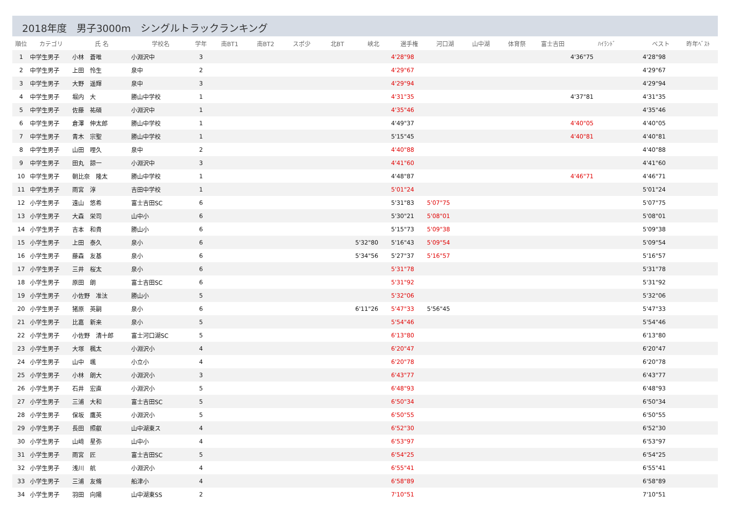2018年度　男子3000m　シングルトラックランキング
| 順位 | カテゴリ | 氏 名 | 学校名 | 学年 | 南BT1 | 南BT2 | スポ少 | 北BT | 峡北 | 選手権 | 河口湖 | 山中湖 | 体育祭 | 富士吉田 | ﾊｲﾗﾝﾄﾞ | ベスト | 昨年ﾍﾞｽﾄ |
| --- | --- | --- | --- | --- | --- | --- | --- | --- | --- | --- | --- | --- | --- | --- | --- | --- | --- |
| 1 | 中学生男子 | 小林 蒼唯 | 小淵沢中 | 3 | | | | | | 4'28"98 | | | | | 4'36"75 | 4'28"98 | |
| 2 | 中学生男子 | 上田 怜生 | 泉中 | 2 | | | | | | 4'29"67 | | | | | | 4'29"67 | |
| 3 | 中学生男子 | 大野 遥輝 | 泉中 | 3 | | | | | | 4'29"94 | | | | | | 4'29"94 | |
| 4 | 中学生男子 | 堀内 大 | 勝山中学校 | 1 | | | | | | 4'31"35 | | | | | 4'37"81 | 4'31"35 | |
| 5 | 中学生男子 | 佐藤 祐碩 | 小淵沢中 | 1 | | | | | | 4'35"46 | | | | | | 4'35"46 | |
| 6 | 中学生男子 | 倉澤 伸太郎 | 勝山中学校 | 1 | | | | | | 4'49"37 | | | | | 4'40"05 | 4'40"05 | |
| 7 | 中学生男子 | 青木 宗聖 | 勝山中学校 | 1 | | | | | | 5'15"45 | | | | | 4'40"81 | 4'40"81 | |
| 8 | 中学生男子 | 山田 哩久 | 泉中 | 2 | | | | | | 4'40"88 | | | | | | 4'40"88 | |
| 9 | 中学生男子 | 田丸 諒一 | 小淵沢中 | 3 | | | | | | 4'41"60 | | | | | | 4'41"60 | |
| 10 | 中学生男子 | 朝比奈 隆太 | 勝山中学校 | 1 | | | | | | 4'48"87 | | | | | 4'46"71 | 4'46"71 | |
| 11 | 中学生男子 | 雨宮 淳 | 吉田中学校 | 1 | | | | | | 5'01"24 | | | | | | 5'01"24 | |
| 12 | 小学生男子 | 遠山 悠希 | 富士吉田SC | 6 | | | | | | 5'31"83 | 5'07"75 | | | | | 5'07"75 | |
| 13 | 小学生男子 | 大森 栄司 | 山中小 | 6 | | | | | | 5'30"21 | 5'08"01 | | | | | 5'08"01 | |
| 14 | 小学生男子 | 吉本 和貴 | 勝山小 | 6 | | | | | | 5'15"73 | 5'09"38 | | | | | 5'09"38 | |
| 15 | 小学生男子 | 上田 泰久 | 泉小 | 6 | | | | | 5'32"80 | 5'16"43 | 5'09"54 | | | | | 5'09"54 | |
| 16 | 小学生男子 | 藤森 友基 | 泉小 | 6 | | | | | 5'34"56 | 5'27"37 | 5'16"57 | | | | | 5'16"57 | |
| 17 | 小学生男子 | 三井 桜太 | 泉小 | 6 | | | | | | 5'31"78 | | | | | | 5'31"78 | |
| 18 | 小学生男子 | 原田 朗 | 富士吉田SC | 6 | | | | | | 5'31"92 | | | | | | 5'31"92 | |
| 19 | 小学生男子 | 小佐野 准汰 | 勝山小 | 5 | | | | | | 5'32"06 | | | | | | 5'32"06 | |
| 20 | 小学生男子 | 猪原 英嗣 | 泉小 | 6 | | | | | 6'11"26 | 5'47"33 | 5'56"45 | | | | | 5'47"33 | |
| 21 | 小学生男子 | 比嘉 新来 | 泉小 | 5 | | | | | | 5'54"46 | | | | | | 5'54"46 | |
| 22 | 小学生男子 | 小佐野 清十郎 | 富士河口湖SC | 5 | | | | | | 6'13"80 | | | | | | 6'13"80 | |
| 23 | 小学生男子 | 大塚 楓太 | 小淵沢小 | 4 | | | | | | 6'20"47 | | | | | | 6'20"47 | |
| 24 | 小学生男子 | 山中 颯 | 小立小 | 4 | | | | | | 6'20"78 | | | | | | 6'20"78 | |
| 25 | 小学生男子 | 小林 朗大 | 小淵沢小 | 3 | | | | | | 6'43"77 | | | | | | 6'43"77 | |
| 26 | 小学生男子 | 石井 宏直 | 小淵沢小 | 5 | | | | | | 6'48"93 | | | | | | 6'48"93 | |
| 27 | 小学生男子 | 三浦 大和 | 富士吉田SC | 5 | | | | | | 6'50"34 | | | | | | 6'50"34 | |
| 28 | 小学生男子 | 保坂 鷹英 | 小淵沢小 | 5 | | | | | | 6'50"55 | | | | | | 6'50"55 | |
| 29 | 小学生男子 | 長田 照叡 | 山中湖東ス | 4 | | | | | | 6'52"30 | | | | | | 6'52"30 | |
| 30 | 小学生男子 | 山﨑 星弥 | 山中小 | 4 | | | | | | 6'53"97 | | | | | | 6'53"97 | |
| 31 | 小学生男子 | 雨宮 匠 | 富士吉田SC | 5 | | | | | | 6'54"25 | | | | | | 6'54"25 | |
| 32 | 小学生男子 | 浅川 航 | 小淵沢小 | 4 | | | | | | 6'55"41 | | | | | | 6'55"41 | |
| 33 | 小学生男子 | 三浦 友脩 | 船津小 | 4 | | | | | | 6'58"89 | | | | | | 6'58"89 | |
| 34 | 小学生男子 | 羽田 向陽 | 山中湖東SS | 2 | | | | | | 7'10"51 | | | | | | 7'10"51 | |